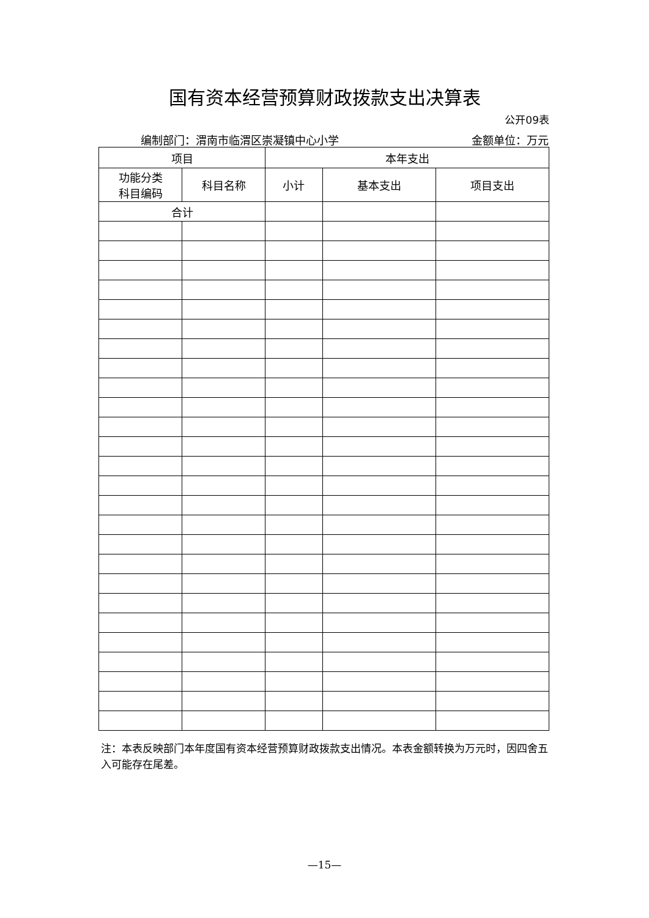国有资本经营预算财政拨款支出决算表
公开09表
编制部门：渭南市临渭区崇凝镇中心小学 金额单位：万元
| 项目 | | 本年支出 | | |
| --- | --- | --- | --- | --- |
| 功能分类 科目编码 | 科目名称 | 小计 | 基本支出 | 项目支出 |
| 合计 | | | | |
注：本表反映部门本年度国有资本经营预算财政拨款支出情况。本表金额转换为万元时，因四舍五入可能存在尾差。
—15—